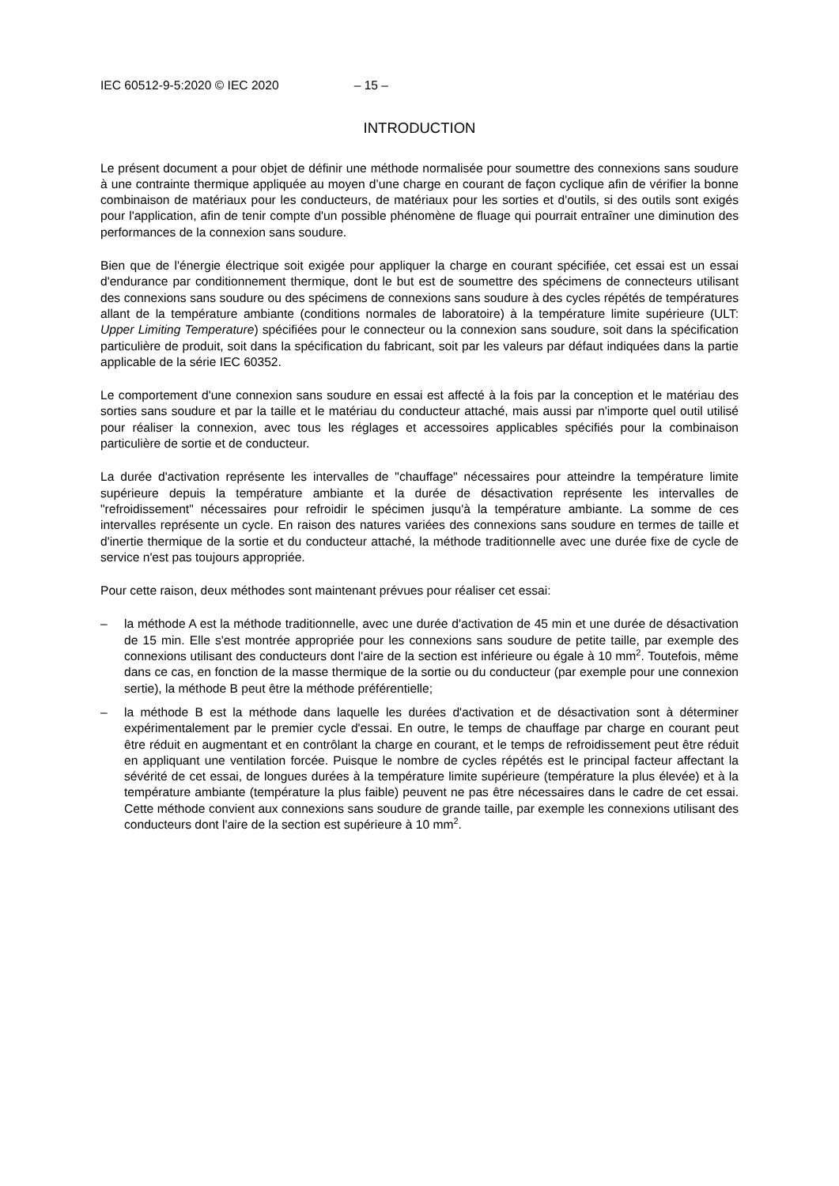IEC 60512-9-5:2020 © IEC 2020 – 15 –
INTRODUCTION
Le présent document a pour objet de définir une méthode normalisée pour soumettre des connexions sans soudure à une contrainte thermique appliquée au moyen d’une charge en courant de façon cyclique afin de vérifier la bonne combinaison de matériaux pour les conducteurs, de matériaux pour les sorties et d'outils, si des outils sont exigés pour l'application, afin de tenir compte d'un possible phénomène de fluage qui pourrait entraîner une diminution des performances de la connexion sans soudure.
Bien que de l'énergie électrique soit exigée pour appliquer la charge en courant spécifiée, cet essai est un essai d'endurance par conditionnement thermique, dont le but est de soumettre des spécimens de connecteurs utilisant des connexions sans soudure ou des spécimens de connexions sans soudure à des cycles répétés de températures allant de la température ambiante (conditions normales de laboratoire) à la température limite supérieure (ULT: Upper Limiting Temperature) spécifiées pour le connecteur ou la connexion sans soudure, soit dans la spécification particulière de produit, soit dans la spécification du fabricant, soit par les valeurs par défaut indiquées dans la partie applicable de la série IEC 60352.
Le comportement d'une connexion sans soudure en essai est affecté à la fois par la conception et le matériau des sorties sans soudure et par la taille et le matériau du conducteur attaché, mais aussi par n'importe quel outil utilisé pour réaliser la connexion, avec tous les réglages et accessoires applicables spécifiés pour la combinaison particulière de sortie et de conducteur.
La durée d'activation représente les intervalles de "chauffage" nécessaires pour atteindre la température limite supérieure depuis la température ambiante et la durée de désactivation représente les intervalles de "refroidissement" nécessaires pour refroidir le spécimen jusqu'à la température ambiante. La somme de ces intervalles représente un cycle. En raison des natures variées des connexions sans soudure en termes de taille et d'inertie thermique de la sortie et du conducteur attaché, la méthode traditionnelle avec une durée fixe de cycle de service n'est pas toujours appropriée.
Pour cette raison, deux méthodes sont maintenant prévues pour réaliser cet essai:
– la méthode A est la méthode traditionnelle, avec une durée d'activation de 45 min et une durée de désactivation de 15 min. Elle s'est montrée appropriée pour les connexions sans soudure de petite taille, par exemple des connexions utilisant des conducteurs dont l'aire de la section est inférieure ou égale à 10 mm<sup>2</sup>. Toutefois, même dans ce cas, en fonction de la masse thermique de la sortie ou du conducteur (par exemple pour une connexion sertie), la méthode B peut être la méthode préférentielle;
– la méthode B est la méthode dans laquelle les durées d'activation et de désactivation sont à déterminer expérimentalement par le premier cycle d'essai. En outre, le temps de chauffage par charge en courant peut être réduit en augmentant et en contrôlant la charge en courant, et le temps de refroidissement peut être réduit en appliquant une ventilation forcée. Puisque le nombre de cycles répétés est le principal facteur affectant la sévérité de cet essai, de longues durées à la température limite supérieure (température la plus élevée) et à la température ambiante (température la plus faible) peuvent ne pas être nécessaires dans le cadre de cet essai. Cette méthode convient aux connexions sans soudure de grande taille, par exemple les connexions utilisant des conducteurs dont l'aire de la section est supérieure à 10 mm<sup>2</sup>.